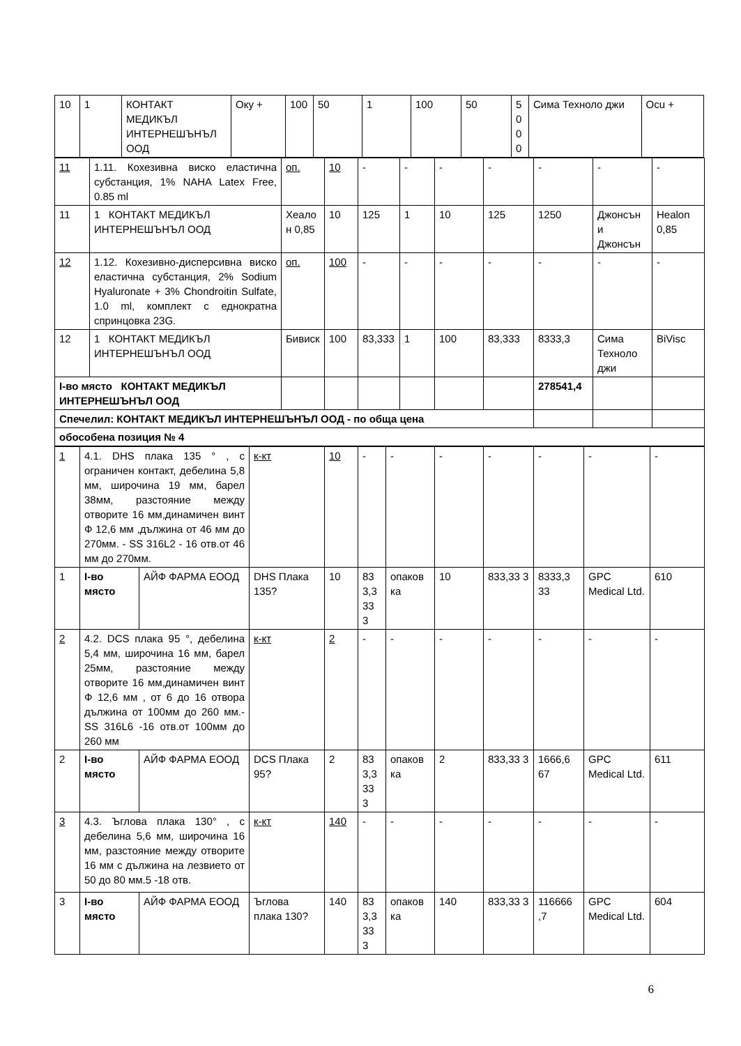| 10 | 1 | КОНТАКТ МЕДИКЪЛ ИНТЕРНЕШЪНЪЛ ООД | Оку + | 100 | 50 | 1 | 100 | 50 | 5000 | Сима Техноло джи | Ocu + |
| 11 | 1.11. Кохезивна виско еластична субстанция, 1% NAHA Latex Free, 0.85 ml | оп. | 10 | - | - | - | - | - | - | - |
| 11 | 1 КОНТАКТ МЕДИКЪЛ ИНТЕРНЕШЪНЪЛ ООД | Хеалон 0,85 | 10 | 125 | 1 | 10 | 125 | 1250 | Джонсън и Джонсън | Healon 0,85 |
| 12 | 1.12. Кохезивно-дисперсивна виско еластична субстанция, 2% Sodium Hyaluronate + 3% Chondroitin Sulfate, 1.0 ml, комплект с еднократна спринцовка 23G. | оп. | 100 | - | - | - | - | - | - | - |
| 12 | 1 КОНТАКТ МЕДИКЪЛ ИНТЕРНЕШЪНЪЛ ООД | Бивиск | 100 | 83,333 | 1 | 100 | 83,333 | 8333,3 | Сима Техноло джи | BiVisc |
| I-во място КОНТАКТ МЕДИКЪЛ ИНТЕРНЕШЪНЪЛ ООД | | | | | | | | 278541,4 | | |
| Спечелил: КОНТАКТ МЕДИКЪЛ ИНТЕРНЕШЪНЪЛ ООД - по обща цена | | | | | | | | | | |
| обособена позиция № 4 | | | | | | | | | | |
| 1 | 4.1. DHS плака 135 ° , с ограничен контакт, дебелина 5,8 мм, широчина 19 мм, барел 38мм, разстояние между отворите 16 мм,динамичен винт Ф 12,6 мм ,дължина от 46 мм до 270мм. - SS 316L2 - 16 отв.от 46 мм до 270мм. | | к-кт | 10 | - | - | - | - | - | - | - |
| 1 | I-во място | АЙФ ФАРМА ЕООД | DHS Плака 135? | 10 | 83 3,3 33 3 | опаков ка | 10 | 833,33 3 | 8333,3 33 | GPC Medical Ltd. | 610 |
| 2 | 4.2. DCS плака 95 °, дебелина 5,4 мм, широчина 16 мм, барел 25мм, разстояние между отворите 16 мм,динамичен винт Ф 12,6 мм , от 6 до 16 отвора дължина от 100мм до 260 мм.- SS 316L6 -16 отв.от 100мм до 260 мм | | к-кт | 2 | - | - | - | - | - | - | - |
| 2 | I-во място | АЙФ ФАРМА ЕООД | DCS Плака 95? | 2 | 83 3,3 33 3 | опаков ка | 2 | 833,33 3 | 1666,6 67 | GPC Medical Ltd. | 611 |
| 3 | 4.3. Ъглова плака 130° , с дебелина 5,6 мм, широчина 16 мм, разстояние между отворите 16 мм с дължина на лезвието от 50 до 80 мм.5 -18 отв. | | к-кт | 140 | - | - | - | - | - | - | - |
| 3 | I-во място | АЙФ ФАРМА ЕООД | Ъглова плака 130? | 140 | 83 3,3 33 3 | опаков ка | 140 | 833,33 3 | 116666 ,7 | GPC Medical Ltd. | 604 |
6